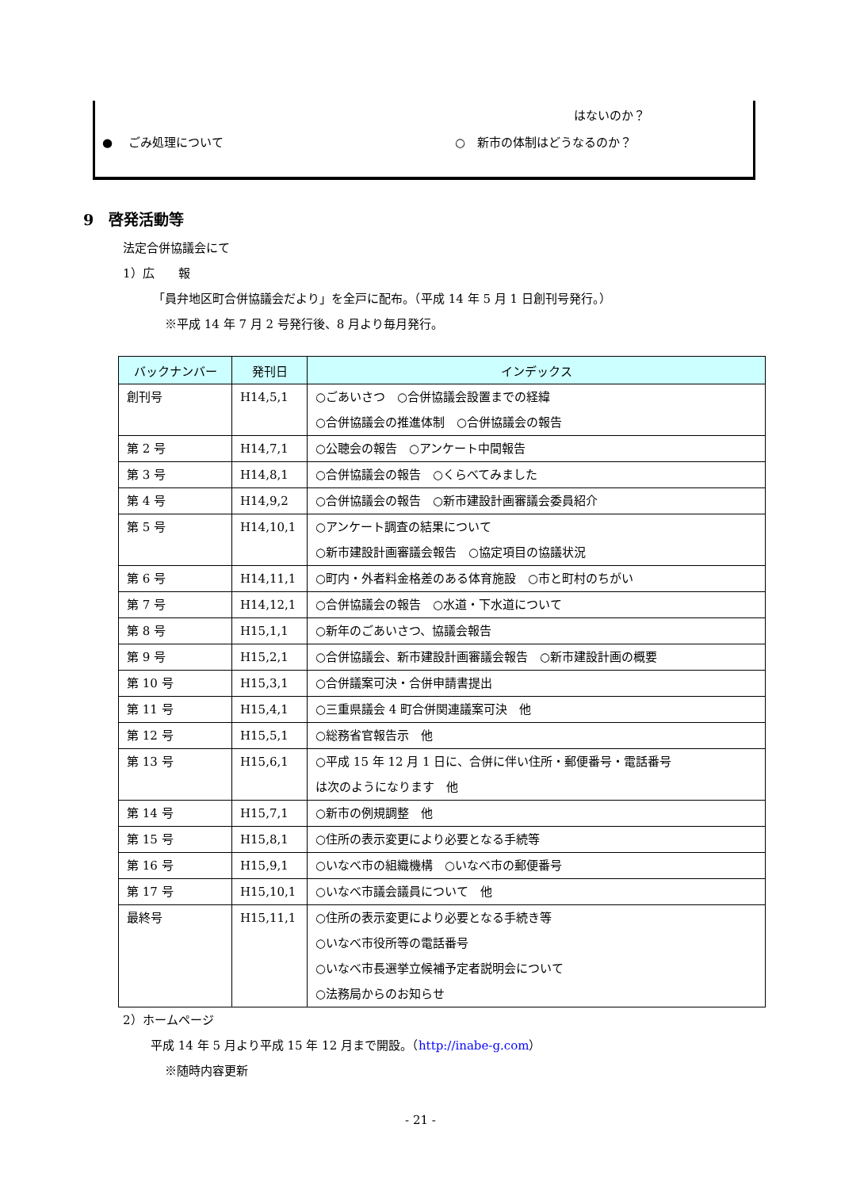はないのか？
●　 ごみ処理について ○　新市の体制はどうなるのか？
9　啓発活動等
法定合併協議会にて
1）広　　報
「員弁地区町合併協議会だより」を全戸に配布。（平成 14 年 5 月 1 日創刊号発行。）
※平成 14 年 7 月 2 号発行後、8 月より毎月発行。
| バックナンバー | 発刊日 | インデックス |
| --- | --- | --- |
| 創刊号 | H14,5,1 | ○ごあいさつ ○合併協議会設置までの経緯 ○合併協議会の推進体制 ○合併協議会の報告 |
| 第 2 号 | H14,7,1 | ○公聴会の報告 ○アンケート中間報告 |
| 第 3 号 | H14,8,1 | ○合併協議会の報告 ○くらべてみました |
| 第 4 号 | H14,9,2 | ○合併協議会の報告 ○新市建設計画審議会委員紹介 |
| 第 5 号 | H14,10,1 | ○アンケート調査の結果について ○新市建設計画審議会報告 ○協定項目の協議状況 |
| 第 6 号 | H14,11,1 | ○町内・外者料金格差のある体育施設 ○市と町村のちがい |
| 第 7 号 | H14,12,1 | ○合併協議会の報告 ○水道・下水道について |
| 第 8 号 | H15,1,1 | ○新年のごあいさつ、協議会報告 |
| 第 9 号 | H15,2,1 | ○合併協議会、新市建設計画審議会報告 ○新市建設計画の概要 |
| 第 10 号 | H15,3,1 | ○合併議案可決・合併申請書提出 |
| 第 11 号 | H15,4,1 | ○三重県議会 4 町合併関連議案可決 他 |
| 第 12 号 | H15,5,1 | ○総務省官報告示 他 |
| 第 13 号 | H15,6,1 | ○平成 15 年 12 月 1 日に、合併に伴い住所・郵便番号・電話番号 は次のようになります 他 |
| 第 14 号 | H15,7,1 | ○新市の例規調整 他 |
| 第 15 号 | H15,8,1 | ○住所の表示変更により必要となる手続等 |
| 第 16 号 | H15,9,1 | ○いなべ市の組織機構 ○いなべ市の郵便番号 |
| 第 17 号 | H15,10,1 | ○いなべ市議会議員について 他 |
| 最終号 | H15,11,1 | ○住所の表示変更により必要となる手続き等 ○いなべ市役所等の電話番号 ○いなべ市長選挙立候補予定者説明会について ○法務局からのお知らせ |
2）ホームページ
平成 14 年 5 月より平成 15 年 12 月まで開設。（http://inabe-g.com）
※随時内容更新
- 21 -